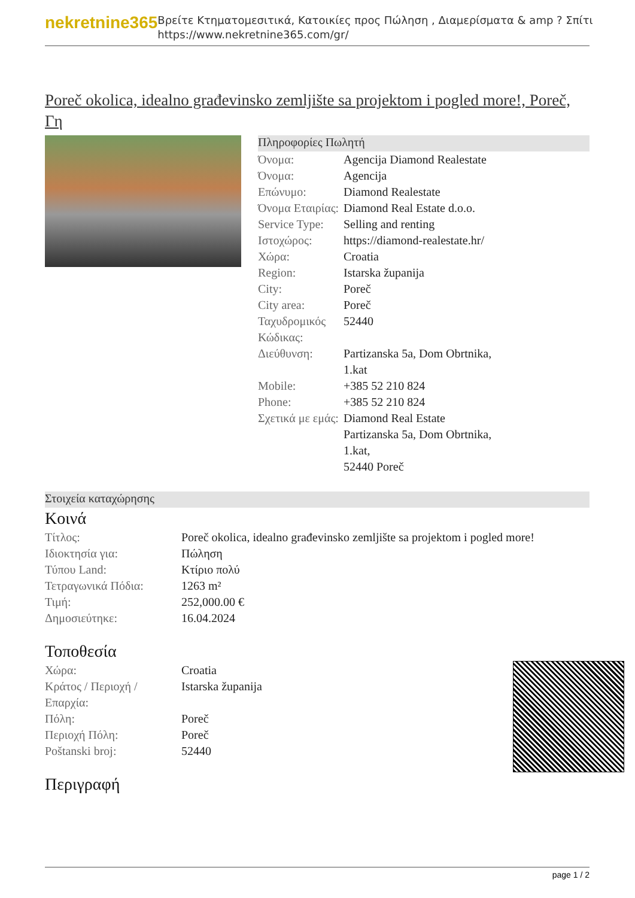nekretnine365
Βρείτε Κτηματομεσιτικά, Κατοικίες προς Πώληση , Διαμερίσματα & amp ? Σπίτι
https://www.nekretnine365.com/gr/
Poreč okolica, idealno građevinsko zemljište sa projektom i pogled more!, Poreč, Γη
Πληροφορίες Πωλητή
| Όνομα: | Agencija Diamond Realestate |
| Όνομα: | Agencija |
| Επώνυμο: | Diamond Realestate |
| Όνομα Εταιρίας: | Diamond Real Estate d.o.o. |
| Service Type: | Selling and renting |
| Ιστοχώρος: | https://diamond-realestate.hr/ |
| Χώρα: | Croatia |
| Region: | Istarska županija |
| City: | Poreč |
| City area: | Poreč |
| Ταχυδρομικός Κώδικας: | 52440 |
| Διεύθυνση: | Partizanska 5a, Dom Obrtnika, 1.kat |
| Mobile: | +385 52 210 824 |
| Phone: | +385 52 210 824 |
| Σχετικά με εμάς: | Diamond Real Estate Partizanska 5a, Dom Obrtnika, 1.kat, 52440 Poreč |
Στοιχεία καταχώρησης
Κοινά
| Τίτλος: | Poreč okolica, idealno građevinsko zemljište sa projektom i pogled more! |
| Ιδιοκτησία για: | Πώληση |
| Τύπου Land: | Κτίριο πολύ |
| Τετραγωνικά Πόδια: | 1263 m² |
| Τιμή: | 252,000.00 € |
| Δημοσιεύτηκε: | 16.04.2024 |
Τοποθεσία
| Χώρα: | Croatia |
| Κράτος / Περιοχή / Επαρχία: | Istarska županija |
| Πόλη: | Poreč |
| Περιοχή Πόλη: | Poreč |
| Poštanski broj: | 52440 |
Περιγραφή
page 1 / 2